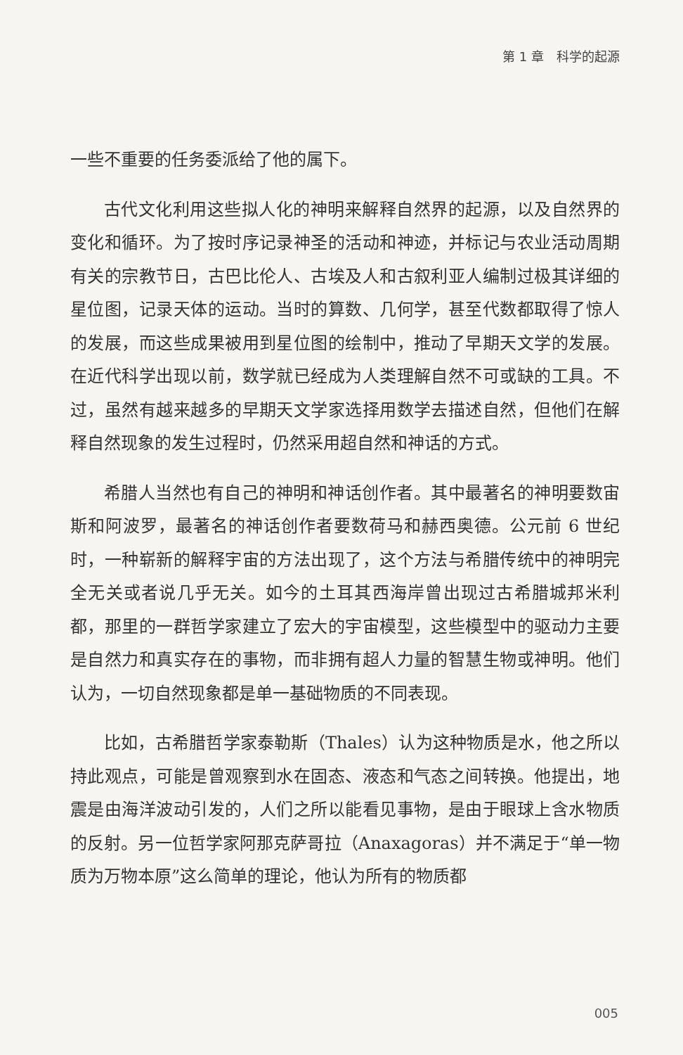第 1 章　科学的起源
一些不重要的任务委派给了他的属下。
古代文化利用这些拟人化的神明来解释自然界的起源，以及自然界的变化和循环。为了按时序记录神圣的活动和神迹，并标记与农业活动周期有关的宗教节日，古巴比伦人、古埃及人和古叙利亚人编制过极其详细的星位图，记录天体的运动。当时的算数、几何学，甚至代数都取得了惊人的发展，而这些成果被用到星位图的绘制中，推动了早期天文学的发展。在近代科学出现以前，数学就已经成为人类理解自然不可或缺的工具。不过，虽然有越来越多的早期天文学家选择用数学去描述自然，但他们在解释自然现象的发生过程时，仍然采用超自然和神话的方式。
希腊人当然也有自己的神明和神话创作者。其中最著名的神明要数宙斯和阿波罗，最著名的神话创作者要数荷马和赫西奥德。公元前 6 世纪时，一种崭新的解释宇宙的方法出现了，这个方法与希腊传统中的神明完全无关或者说几乎无关。如今的土耳其西海岸曾出现过古希腊城邦米利都，那里的一群哲学家建立了宏大的宇宙模型，这些模型中的驱动力主要是自然力和真实存在的事物，而非拥有超人力量的智慧生物或神明。他们认为，一切自然现象都是单一基础物质的不同表现。
比如，古希腊哲学家泰勒斯（Thales）认为这种物质是水，他之所以持此观点，可能是曾观察到水在固态、液态和气态之间转换。他提出，地震是由海洋波动引发的，人们之所以能看见事物，是由于眼球上含水物质的反射。另一位哲学家阿那克萨哥拉（Anaxagoras）并不满足于“单一物质为万物本原”这么简单的理论，他认为所有的物质都
005